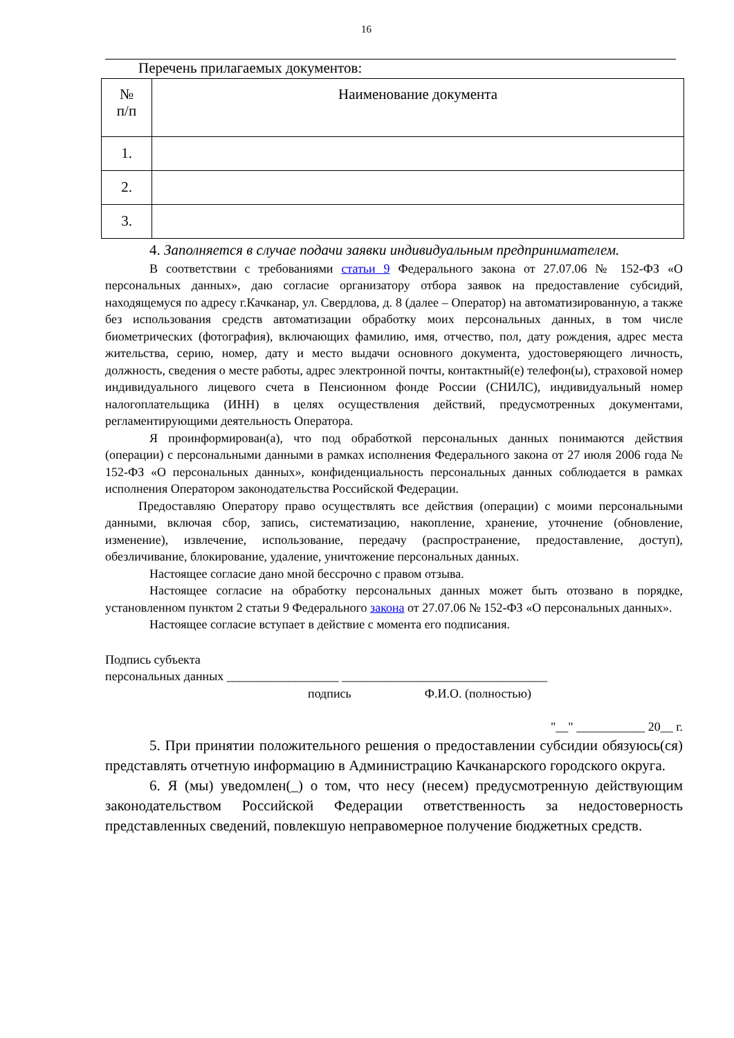16
Перечень прилагаемых документов:
| № п/п | Наименование документа |
| --- | --- |
| 1. | |
| 2. | |
| 3. | |
4. Заполняется в случае подачи заявки индивидуальным предпринимателем.
В соответствии с требованиями статьи 9 Федерального закона от 27.07.06 № 152-ФЗ «О персональных данных», даю согласие организатору отбора заявок на предоставление субсидий, находящемуся по адресу г.Качканар, ул. Свердлова, д. 8 (далее – Оператор) на автоматизированную, а также без использования средств автоматизации обработку моих персональных данных, в том числе биометрических (фотография), включающих фамилию, имя, отчество, пол, дату рождения, адрес места жительства, серию, номер, дату и место выдачи основного документа, удостоверяющего личность, должность, сведения о месте работы, адрес электронной почты, контактный(е) телефон(ы), страховой номер индивидуального лицевого счета в Пенсионном фонде России (СНИЛС), индивидуальный номер налогоплательщика (ИНН) в целях осуществления действий, предусмотренных документами, регламентирующими деятельность Оператора.
Я проинформирован(а), что под обработкой персональных данных понимаются действия (операции) с персональными данными в рамках исполнения Федерального закона от 27 июля 2006 года № 152-ФЗ «О персональных данных», конфиденциальность персональных данных соблюдается в рамках исполнения Оператором законодательства Российской Федерации.
Предоставляю Оператору право осуществлять все действия (операции) с моими персональными данными, включая сбор, запись, систематизацию, накопление, хранение, уточнение (обновление, изменение), извлечение, использование, передачу (распространение, предоставление, доступ), обезличивание, блокирование, удаление, уничтожение персональных данных.
Настоящее согласие дано мной бессрочно с правом отзыва.
Настоящее согласие на обработку персональных данных может быть отозвано в порядке, установленном пунктом 2 статьи 9 Федерального закона от 27.07.06 № 152-ФЗ «О персональных данных».
Настоящее согласие вступает в действие с момента его подписания.
Подпись субъекта
персональных данных __________________ _________________________________
подпись Ф.И.О. (полностью)
"__" ___________ 20__ г.
5. При принятии положительного решения о предоставлении субсидии обязуюсь(ся) представлять отчетную информацию в Администрацию Качканарского городского округа.
6. Я (мы) уведомлен(_) о том, что несу (несем) предусмотренную действующим законодательством Российской Федерации ответственность за недостоверность представленных сведений, повлекшую неправомерное получение бюджетных средств.